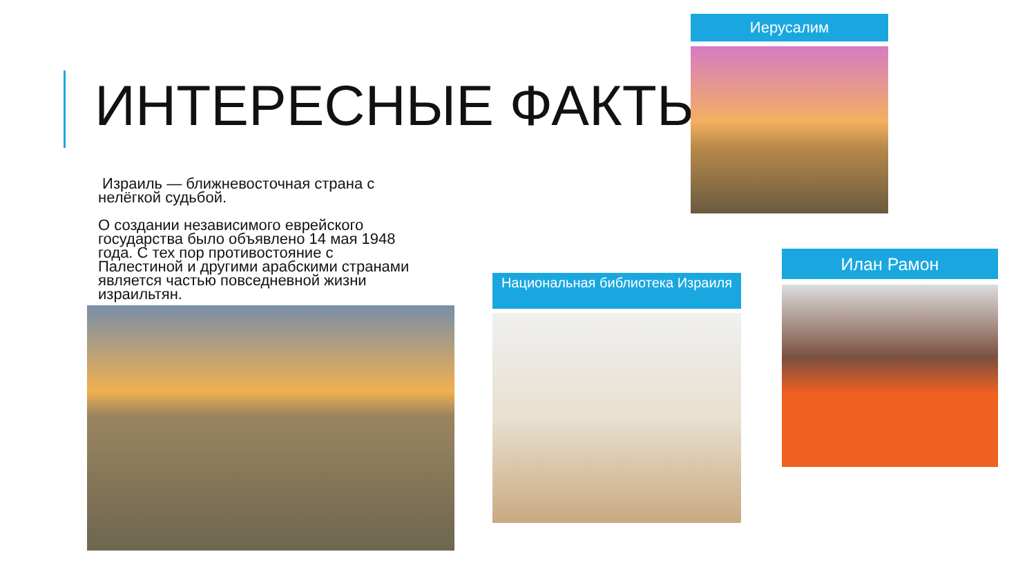ИНТЕРЕСНЫЕ ФАКТЫ
Израиль — ближневосточная страна с нелёгкой судьбой.
О создании независимого еврейского государства было объявлено 14 мая 1948 года. С тех пор противостояние с Палестиной и другими арабскими странами является частью повседневной жизни израильтян.
Иерусалим
Национальная библиотека Израиля
Илан Рамон